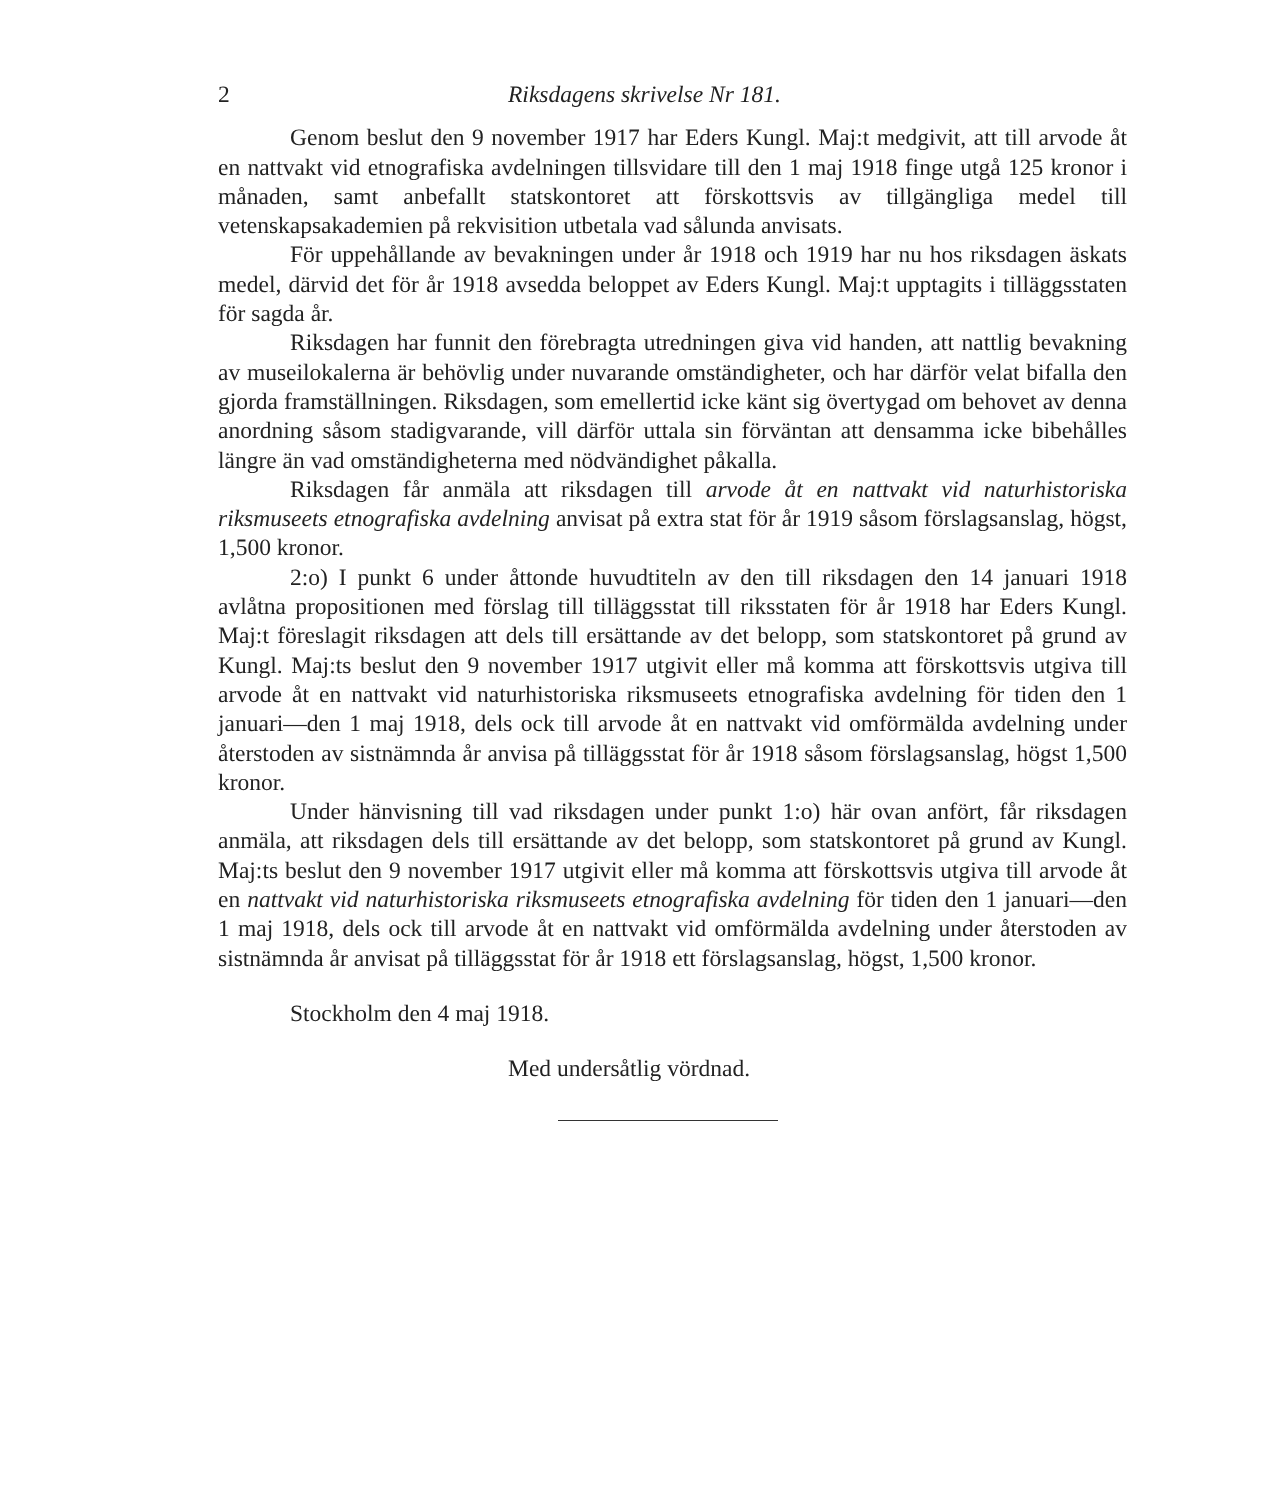2 Riksdagens skrivelse Nr 181.
Genom beslut den 9 november 1917 har Eders Kungl. Maj:t medgivit, att till arvode åt en nattvakt vid etnografiska avdelningen tillsvidare till den 1 maj 1918 finge utgå 125 kronor i månaden, samt anbefallt statskontoret att förskottsvis av tillgängliga medel till vetenskapsakademien på rekvisition utbetala vad sålunda anvisats.
För uppehållande av bevakningen under år 1918 och 1919 har nu hos riksdagen äskats medel, därvid det för år 1918 avsedda beloppet av Eders Kungl. Maj:t upptagits i tilläggsstaten för sagda år.
Riksdagen har funnit den förebragta utredningen giva vid handen, att nattlig bevakning av museilokalerna är behövlig under nuvarande omständigheter, och har därför velat bifalla den gjorda framställningen. Riksdagen, som emellertid icke känt sig övertygad om behovet av denna anordning såsom stadigvarande, vill därför uttala sin förväntan att densamma icke bibehålles längre än vad omständigheterna med nödvändighet påkalla.
Riksdagen får anmäla att riksdagen till arvode åt en nattvakt vid naturhistoriska riksmuseets etnografiska avdelning anvisat på extra stat för år 1919 såsom förslagsanslag, högst, 1,500 kronor.
2:o) I punkt 6 under åttonde huvudtiteln av den till riksdagen den 14 januari 1918 avlåtna propositionen med förslag till tilläggsstat till riksstaten för år 1918 har Eders Kungl. Maj:t föreslagit riksdagen att dels till ersättande av det belopp, som statskontoret på grund av Kungl. Maj:ts beslut den 9 november 1917 utgivit eller må komma att förskottsvis utgiva till arvode åt en nattvakt vid naturhistoriska riksmuseets etnografiska avdelning för tiden den 1 januari—den 1 maj 1918, dels ock till arvode åt en nattvakt vid omförmälda avdelning under återstoden av sistnämnda år anvisa på tilläggsstat för år 1918 såsom förslagsanslag, högst 1,500 kronor.
Under hänvisning till vad riksdagen under punkt 1:o) här ovan anfört, får riksdagen anmäla, att riksdagen dels till ersättande av det belopp, som statskontoret på grund av Kungl. Maj:ts beslut den 9 november 1917 utgivit eller må komma att förskottsvis utgiva till arvode åt en nattvakt vid naturhistoriska riksmuseets etnografiska avdelning för tiden den 1 januari—den 1 maj 1918, dels ock till arvode åt en nattvakt vid omförmälda avdelning under återstoden av sistnämnda år anvisat på tilläggsstat för år 1918 ett förslagsanslag, högst, 1,500 kronor.
Stockholm den 4 maj 1918.
Med undersåtlig vördnad.